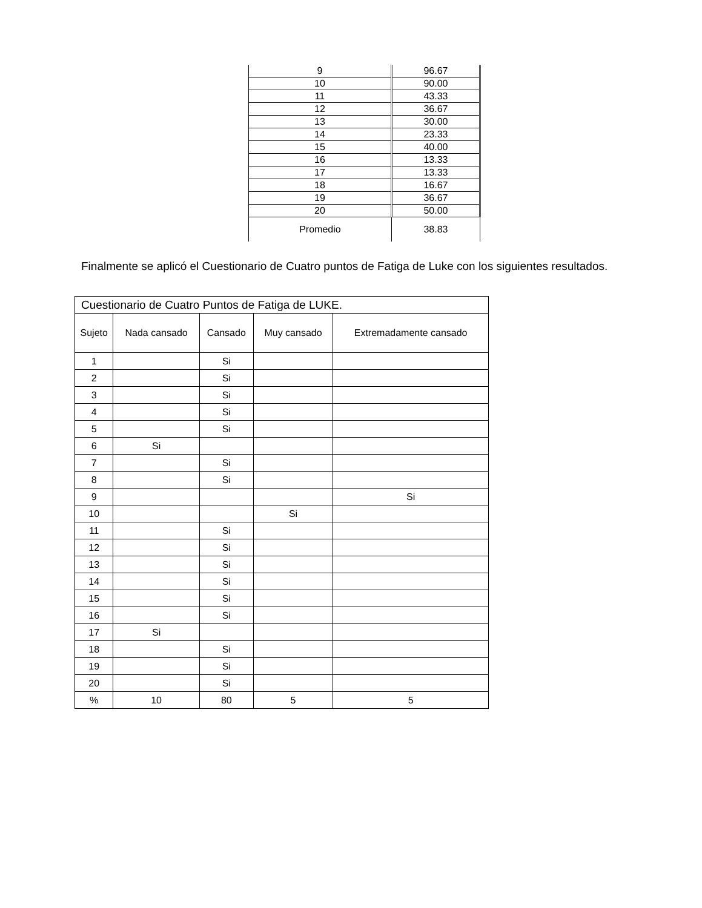| 9 | 96.67 |
| 10 | 90.00 |
| 11 | 43.33 |
| 12 | 36.67 |
| 13 | 30.00 |
| 14 | 23.33 |
| 15 | 40.00 |
| 16 | 13.33 |
| 17 | 13.33 |
| 18 | 16.67 |
| 19 | 36.67 |
| 20 | 50.00 |
| Promedio | 38.83 |
Finalmente se aplicó el Cuestionario de Cuatro puntos de Fatiga de Luke con los siguientes resultados.
| Cuestionario de Cuatro Puntos de Fatiga de LUKE. | | | | |
| --- | --- | --- | --- | --- |
| Sujeto | Nada cansado | Cansado | Muy cansado | Extremadamente cansado |
| 1 | | Si | | |
| 2 | | Si | | |
| 3 | | Si | | |
| 4 | | Si | | |
| 5 | | Si | | |
| 6 | Si | | | |
| 7 | | Si | | |
| 8 | | Si | | |
| 9 | | | | Si |
| 10 | | | Si | |
| 11 | | Si | | |
| 12 | | Si | | |
| 13 | | Si | | |
| 14 | | Si | | |
| 15 | | Si | | |
| 16 | | Si | | |
| 17 | Si | | | |
| 18 | | Si | | |
| 19 | | Si | | |
| 20 | | Si | | |
| % | 10 | 80 | 5 | 5 |